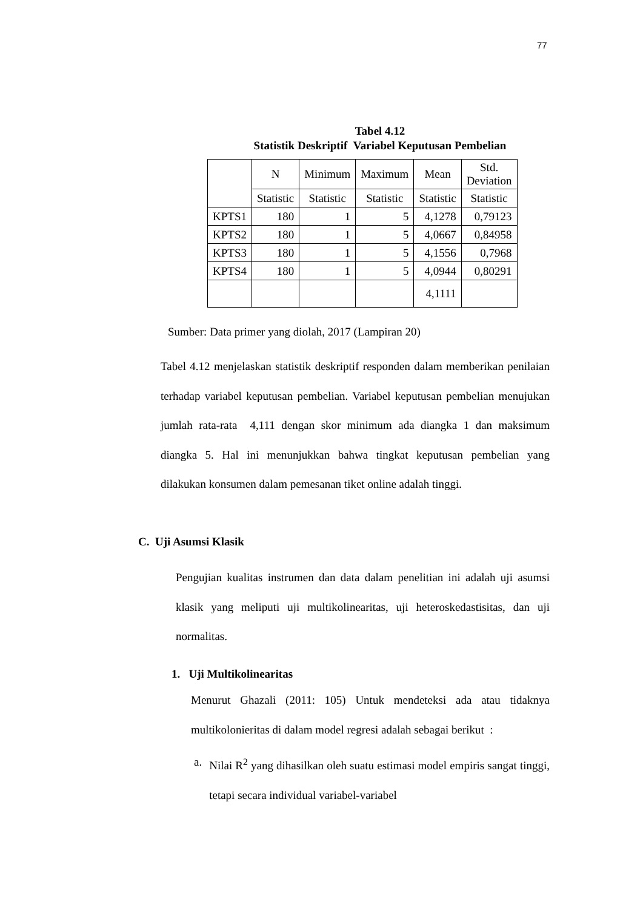77
Tabel 4.12
Statistik Deskriptif Variabel Keputusan Pembelian
| | N | Minimum | Maximum | Mean | Std. Deviation |
| --- | --- | --- | --- | --- | --- |
| | Statistic | Statistic | Statistic | Statistic | Statistic |
| KPTS1 | 180 | 1 | 5 | 4,1278 | 0,79123 |
| KPTS2 | 180 | 1 | 5 | 4,0667 | 0,84958 |
| KPTS3 | 180 | 1 | 5 | 4,1556 | 0,7968 |
| KPTS4 | 180 | 1 | 5 | 4,0944 | 0,80291 |
| | | | | 4,1111 | |
Sumber: Data primer yang diolah, 2017 (Lampiran 20)
Tabel 4.12 menjelaskan statistik deskriptif responden dalam memberikan penilaian terhadap variabel keputusan pembelian. Variabel keputusan pembelian menujukan jumlah rata-rata 4,111 dengan skor minimum ada diangka 1 dan maksimum diangka 5. Hal ini menunjukkan bahwa tingkat keputusan pembelian yang dilakukan konsumen dalam pemesanan tiket online adalah tinggi.
C. Uji Asumsi Klasik
Pengujian kualitas instrumen dan data dalam penelitian ini adalah uji asumsi klasik yang meliputi uji multikolinearitas, uji heteroskedastisitas, dan uji normalitas.
1. Uji Multikolinearitas
Menurut Ghazali (2011: 105) Untuk mendeteksi ada atau tidaknya multikolonieritas di dalam model regresi adalah sebagai berikut :
a. Nilai R<sup>2</sup> yang dihasilkan oleh suatu estimasi model empiris sangat tinggi, tetapi secara individual variabel-variabel